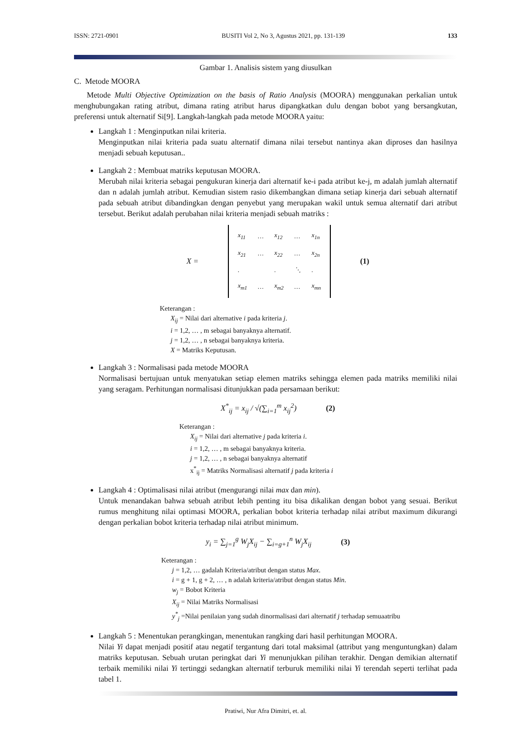ISSN: 2721-0901 BUSITI Vol 2, No 3, Agustus 2021, pp. 131-139 133
Gambar 1. Analisis sistem yang diusulkan
C. Metode MOORA
Metode Multi Objective Optimization on the basis of Ratio Analysis (MOORA) menggunakan perkalian untuk menghubungakan rating atribut, dimana rating atribut harus dipangkatkan dulu dengan bobot yang bersangkutan, preferensi untuk alternatif Si[9]. Langkah-langkah pada metode MOORA yaitu:
Langkah 1 : Menginputkan nilai kriteria.
Menginputkan nilai kriteria pada suatu alternatif dimana nilai tersebut nantinya akan diproses dan hasilnya menjadi sebuah keputusan..
Langkah 2 : Membuat matriks keputusan MOORA.
Merubah nilai kriteria sebagai pengukuran kinerja dari alternatif ke-i pada atribut ke-j, m adalah jumlah alternatif dan n adalah jumlah atribut. Kemudian sistem rasio dikembangkan dimana setiap kinerja dari sebuah alternatif pada sebuah atribut dibandingkan dengan penyebut yang merupakan wakil untuk semua alternatif dari atribut tersebut. Berikut adalah perubahan nilai kriteria menjadi sebuah matriks :
X =
| x<sub>11</sub> | … | x<sub>12</sub> | … | x<sub>1n</sub> |
| x<sub>21</sub> | … | x<sub>22</sub> | … | x<sub>2n</sub> |
| . | | . | ⋱ | . |
| x<sub>m1</sub> | … | x<sub>m2</sub> | … | x<sub>mn</sub> |
(1)
Keterangan :
X<sub>ij</sub> = Nilai dari alternative i pada kriteria j.
i = 1,2, … , m sebagai banyaknya alternatif.
j = 1,2, … , n sebagai banyaknya kriteria.
X = Matriks Keputusan.
Langkah 3 : Normalisasi pada metode MOORA
Normalisasi bertujuan untuk menyatukan setiap elemen matriks sehingga elemen pada matriks memiliki nilai yang seragam. Perhitungan normalisasi ditunjukkan pada persamaan berikut:
X<sup>*</sup><sub>ij</sub> = x<sub>ij</sub> / √(∑<sub>i=1</sub><sup>m</sup> x<sub>ij</sub><sup>2</sup>) (2)
Keterangan :
X<sub>ij</sub> = Nilai dari alternative j pada kriteria i.
i = 1,2, … , m sebagai banyaknya kriteria.
j = 1,2, … , n sebagai banyaknya alternatif
x<sup>*</sup><sub>ij</sub> = Matriks Normalisasi alternatif j pada kriteria i
Langkah 4 : Optimalisasi nilai atribut (mengurangi nilai max dan min).
Untuk menandakan bahwa sebuah atribut lebih penting itu bisa dikalikan dengan bobot yang sesuai. Berikut rumus menghitung nilai optimasi MOORA, perkalian bobot kriteria terhadap nilai atribut maximum dikurangi dengan perkalian bobot kriteria terhadap nilai atribut minimum.
y<sub>i</sub> = ∑<sub>j=1</sub><sup>g</sup> W<sub>j</sub>X<sub>ij</sub> − ∑<sub>i=g+1</sub><sup>n</sup> W<sub>j</sub>X<sub>ij</sub> (3)
Keterangan :
j = 1,2, … gadalah Kriteria/atribut dengan status Max.
i = g + 1, g + 2, … , n adalah kriteria/atribut dengan status Min.
w<sub>j</sub> = Bobot Kriteria
X<sub>ij</sub> = Nilai Matriks Normalisasi
y<sup>*</sup><sub>j</sub> =Nilai penilaian yang sudah dinormalisasi dari alternatif j terhadap semuaatribu
Langkah 5 : Menentukan perangkingan, menentukan rangking dari hasil perhitungan MOORA.
Nilai Yi dapat menjadi positif atau negatif tergantung dari total maksimal (attribut yang menguntungkan) dalam matriks keputusan. Sebuah urutan peringkat dari Yi menunjukkan pilihan terakhir. Dengan demikian alternatif terbaik memiliki nilai Yi tertinggi sedangkan alternatif terburuk memiliki nilai Yi terendah seperti terlihat pada tabel 1.
Pratiwi, Nur Afra Dimitri, et. al.